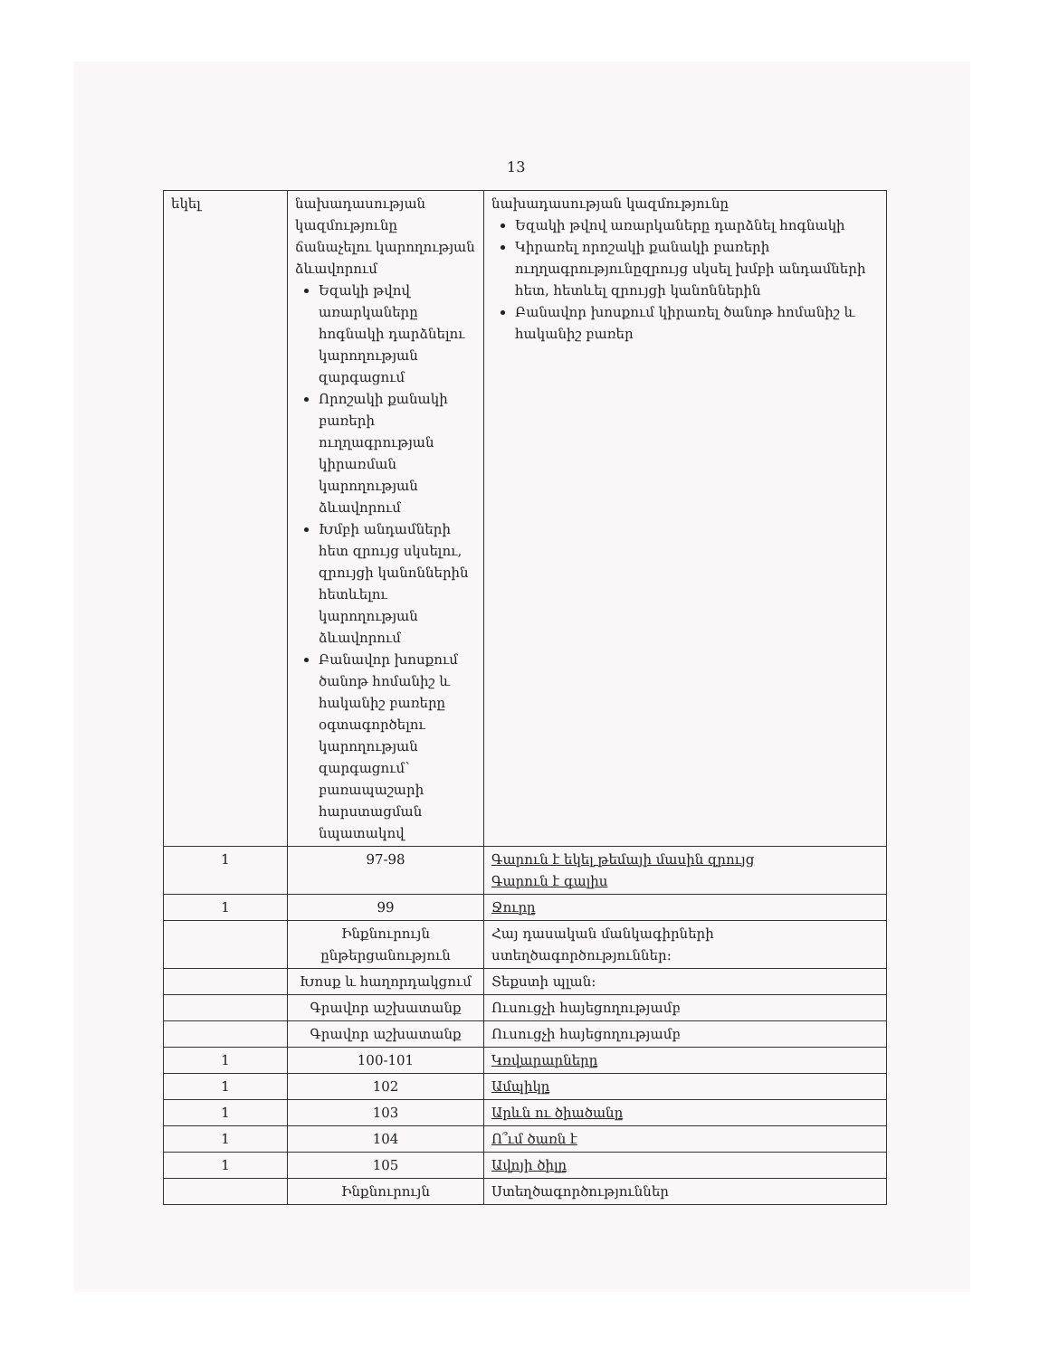13
| եկել | նախադասության կազմությունը ճանաչելու կարողության ձևավորում Եզակի թվով առարկաները հոգնակի դարձնելու կարողության զարգացում Որոշակի քանակի բառերի ուղղագրության կիրառման կարողության ձևավորում Խմբի անդամների հետ զրույց սկսելու, զրույցի կանոններին հետևելու կարողության ձևավորում Բանավոր խոսքում ծանոթ հոմանիշ և հականիշ բառերը օգտագործելու կարողության զարգացում՝ բառապաշարի հարստացման նպատակով | նախադասության կազմությունը Եզակի թվով առարկաները դարձնել հոգնակի Կիրառել որոշակի քանակի բառերի ուղղագրությունըզրույց սկսել խմբի անդամների հետ, հետևել զրույցի կանոններին Բանավոր խոսքում կիրառել ծանոթ հոմանիշ և հականիշ բառեր |
| 1 | 97-98 | Գարուն է եկել թեմայի մասին զրույց Գարուն է գալիս |
| 1 | 99 | Ջուրը |
| | Ինքնուրույն ընթերցանություն | Հայ դասական մանկագիրների ստեղծագործություններ: |
| | Խոսք և հաղորդակցում | Տեքստի պլան: |
| | Գրավոր աշխատանք | Ուսուցչի հայեցողությամբ |
| | Գրավոր աշխատանք | Ուսուցչի հայեցողությամբ |
| 1 | 100-101 | Կռվարարները |
| 1 | 102 | Ամպիկը |
| 1 | 103 | Արևն ու ծիածանը |
| 1 | 104 | Ո՞ւմ ծառն է |
| 1 | 105 | Ավոյի ծիլը |
| | Ինքնուրույն | Ստեղծագործություններ |